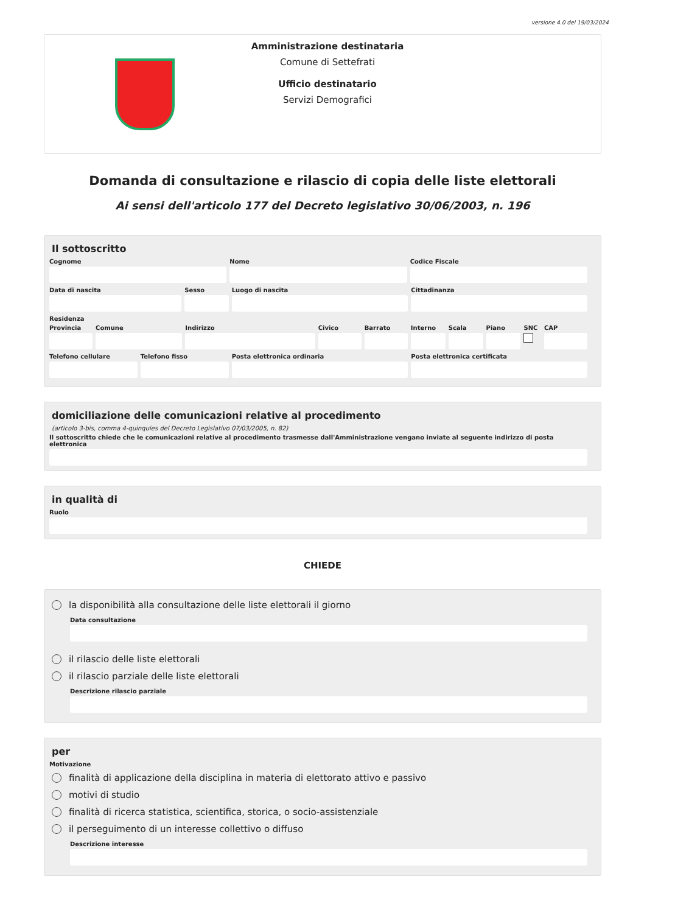versione 4.0 del 19/03/2024
Amministrazione destinataria
Comune di Settefrati
Ufficio destinatario
Servizi Demografici
Domanda di consultazione e rilascio di copia delle liste elettorali
Ai sensi dell'articolo 177 del Decreto legislativo 30/06/2003, n. 196
Il sottoscritto
Cognome Nome Codice Fiscale
Data di nascita Sesso Luogo di nascita Cittadinanza
Residenza
Provincia Comune Indirizzo Civico Barrato Interno Scala Piano SNC CAP
Telefono cellulare Telefono fisso Posta elettronica ordinaria Posta elettronica certificata
domiciliazione delle comunicazioni relative al procedimento
(articolo 3-bis, comma 4-quinquies del Decreto Legislativo 07/03/2005, n. 82)
Il sottoscritto chiede che le comunicazioni relative al procedimento trasmesse dall'Amministrazione vengano inviate al seguente indirizzo di posta elettronica
in qualità di
Ruolo
CHIEDE
la disponibilità alla consultazione delle liste elettorali il giorno
Data consultazione
il rilascio delle liste elettorali
il rilascio parziale delle liste elettorali
Descrizione rilascio parziale
per
Motivazione
finalità di applicazione della disciplina in materia di elettorato attivo e passivo
motivi di studio
finalità di ricerca statistica, scientifica, storica, o socio-assistenziale
il perseguimento di un interesse collettivo o diffuso
Descrizione interesse